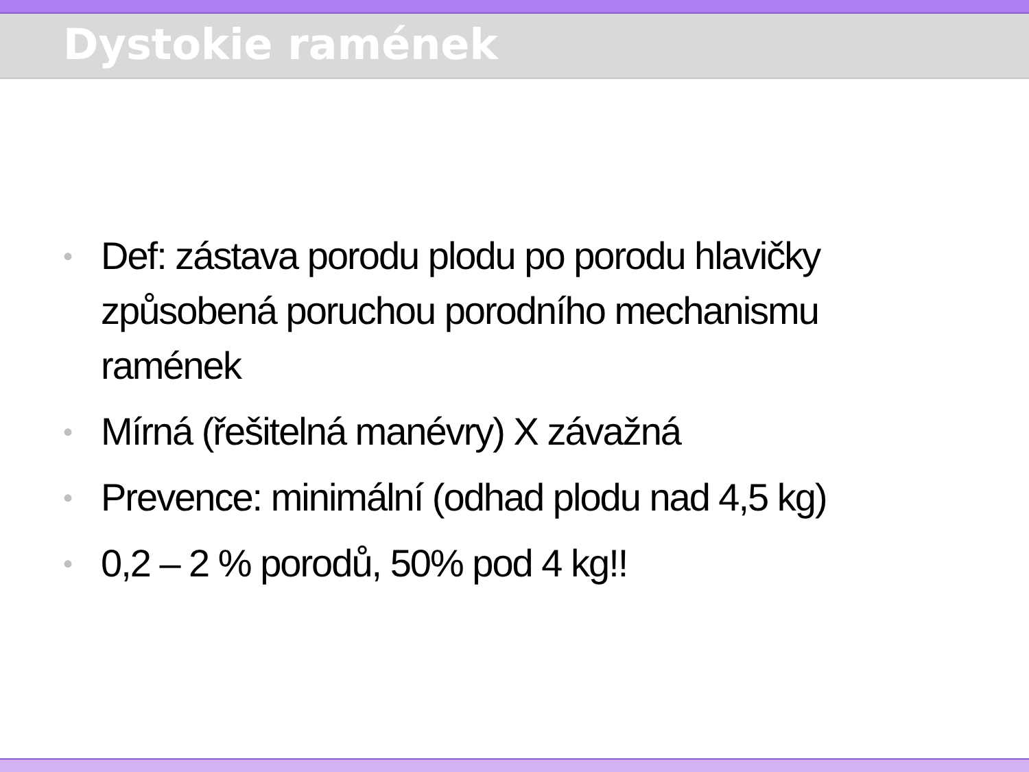Dystokie ramének
• Def: zástava porodu plodu po porodu hlavičky způsobená poruchou porodního mechanismu ramének
• Mírná (řešitelná manévry) X závažná
• Prevence: minimální (odhad plodu nad 4,5 kg)
• 0,2 – 2 % porodů, 50% pod 4 kg!!